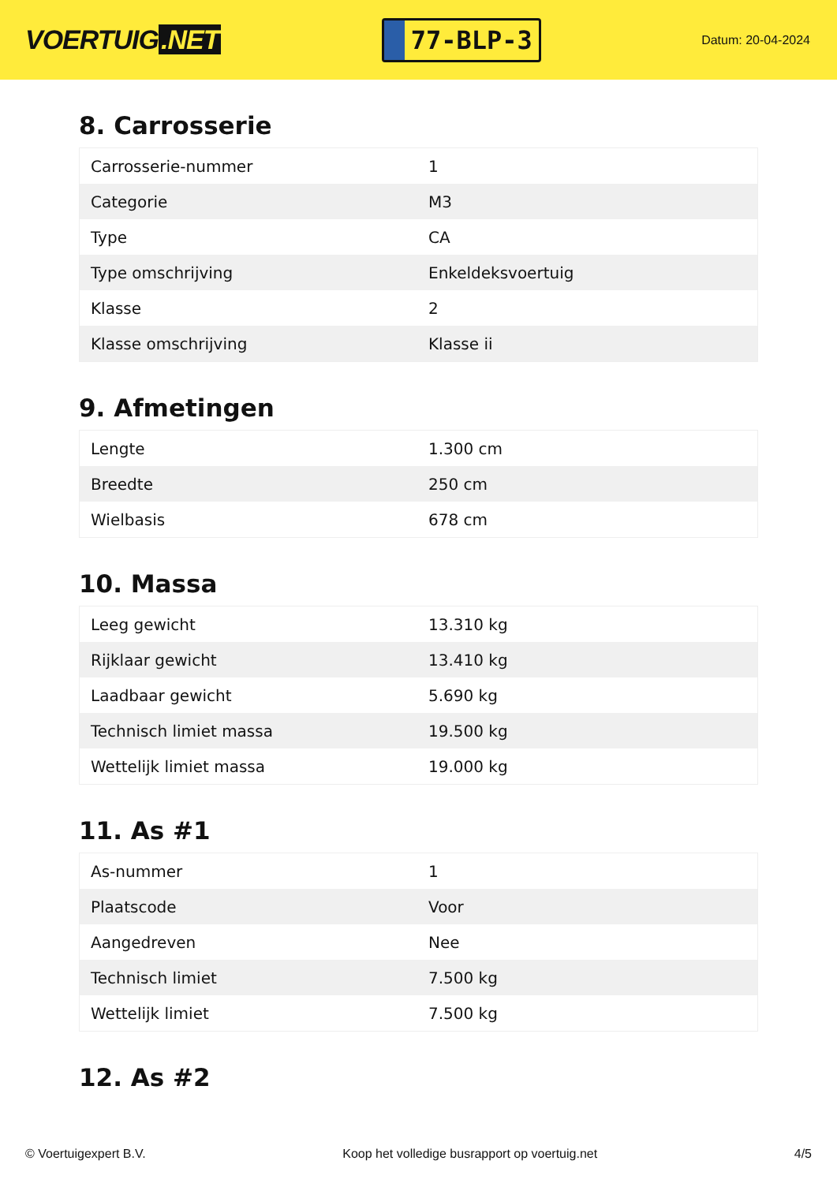VOERTUIG.NET
77-BLP-3
Datum: 20-04-2024
8. Carrosserie
| Carrosserie-nummer | 1 |
| Categorie | M3 |
| Type | CA |
| Type omschrijving | Enkeldeksvoertuig |
| Klasse | 2 |
| Klasse omschrijving | Klasse ii |
9. Afmetingen
| Lengte | 1.300 cm |
| Breedte | 250 cm |
| Wielbasis | 678 cm |
10. Massa
| Leeg gewicht | 13.310 kg |
| Rijklaar gewicht | 13.410 kg |
| Laadbaar gewicht | 5.690 kg |
| Technisch limiet massa | 19.500 kg |
| Wettelijk limiet massa | 19.000 kg |
11. As #1
| As-nummer | 1 |
| Plaatscode | Voor |
| Aangedreven | Nee |
| Technisch limiet | 7.500 kg |
| Wettelijk limiet | 7.500 kg |
12. As #2
© Voertuigexpert B.V. Koop het volledige busrapport op voertuig.net 4/5